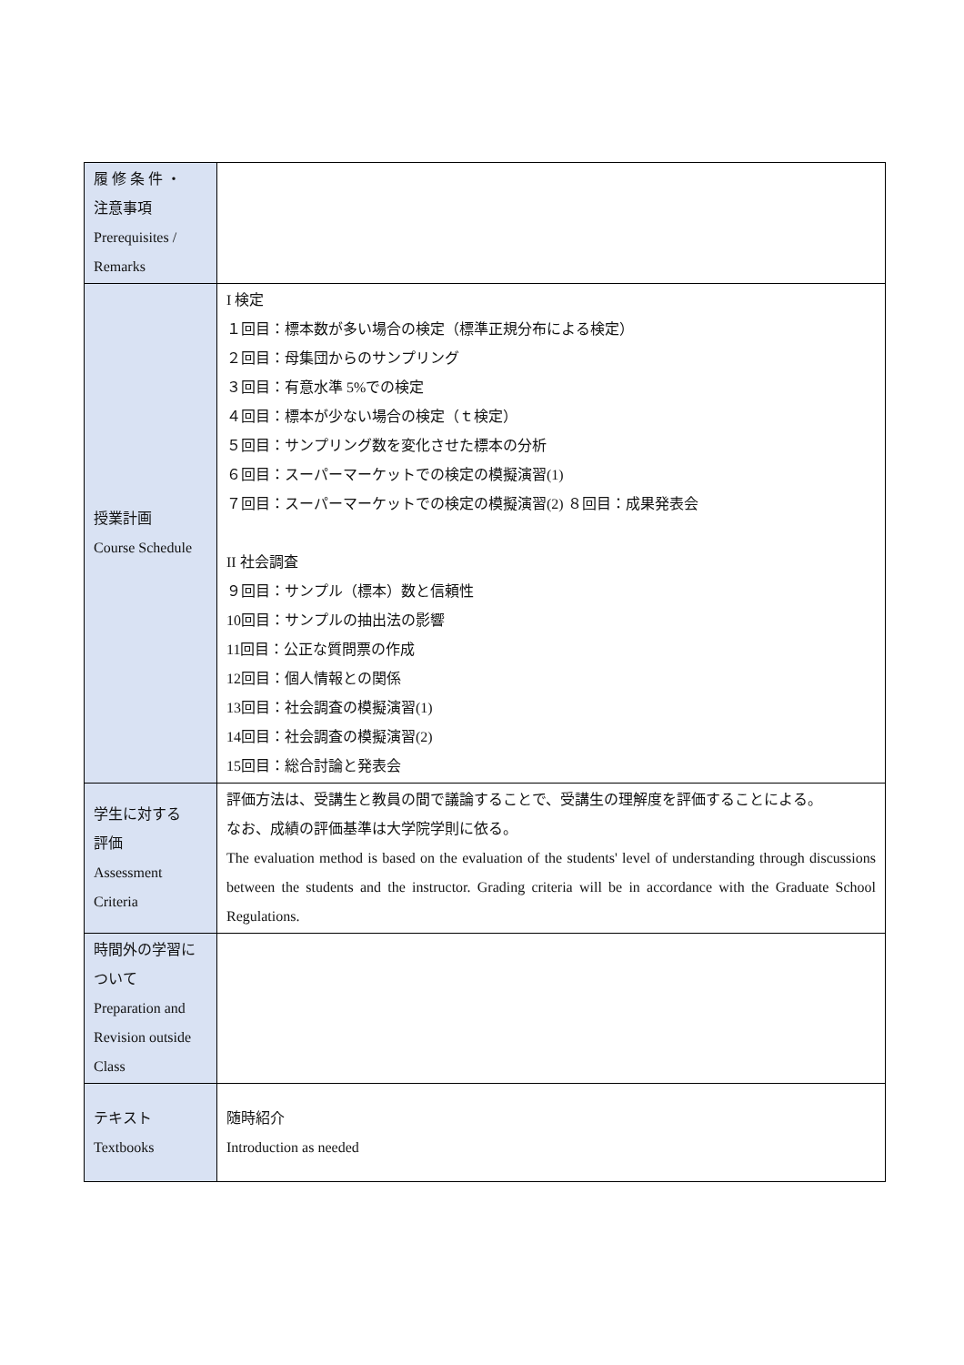| 履 修 条 件 ・ 注意事項 Prerequisites / Remarks | |
| 授業計画 Course Schedule | I 検定 １回目：標本数が多い場合の検定（標準正規分布による検定） ２回目：母集団からのサンプリング ３回目：有意水準 5%での検定 ４回目：標本が少ない場合の検定（ｔ検定） ５回目：サンプリング数を変化させた標本の分析 ６回目：スーパーマーケットでの検定の模擬演習(1) ７回目：スーパーマーケットでの検定の模擬演習(2) ８回目：成果発表会 II 社会調査 ９回目：サンプル（標本）数と信頼性 10回目：サンプルの抽出法の影響 11回目：公正な質問票の作成 12回目：個人情報との関係 13回目：社会調査の模擬演習(1) 14回目：社会調査の模擬演習(2) 15回目：総合討論と発表会 |
| 学生に対する 評価 Assessment Criteria | 評価方法は、受講生と教員の間で議論することで、受講生の理解度を評価することによる。 なお、成績の評価基準は大学院学則に依る。 The evaluation method is based on the evaluation of the students' level of understanding through discussions between the students and the instructor. Grading criteria will be in accordance with the Graduate School Regulations. |
| 時間外の学習について Preparation and Revision outside Class | |
| テキスト Textbooks | 随時紹介 Introduction as needed |